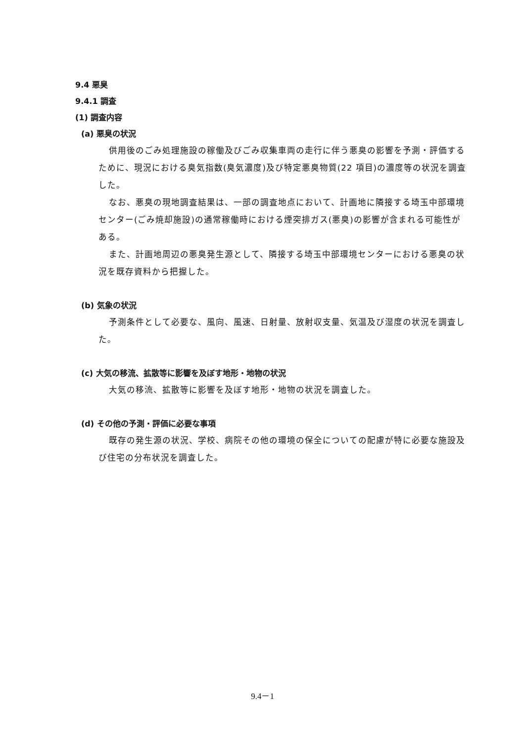9.4 悪臭
9.4.1 調査
(1) 調査内容
(a) 悪臭の状況
供用後のごみ処理施設の稼働及びごみ収集車両の走行に伴う悪臭の影響を予測・評価するために、現況における臭気指数(臭気濃度)及び特定悪臭物質(22 項目)の濃度等の状況を調査した。
なお、悪臭の現地調査結果は、一部の調査地点において、計画地に隣接する埼玉中部環境センター(ごみ焼却施設)の通常稼働時における煙突排ガス(悪臭)の影響が含まれる可能性がある。
また、計画地周辺の悪臭発生源として、隣接する埼玉中部環境センターにおける悪臭の状況を既存資料から把握した。
(b) 気象の状況
予測条件として必要な、風向、風速、日射量、放射収支量、気温及び湿度の状況を調査した。
(c) 大気の移流、拡散等に影響を及ぼす地形・地物の状況
大気の移流、拡散等に影響を及ぼす地形・地物の状況を調査した。
(d) その他の予測・評価に必要な事項
既存の発生源の状況、学校、病院その他の環境の保全についての配慮が特に必要な施設及び住宅の分布状況を調査した。
9.4－1